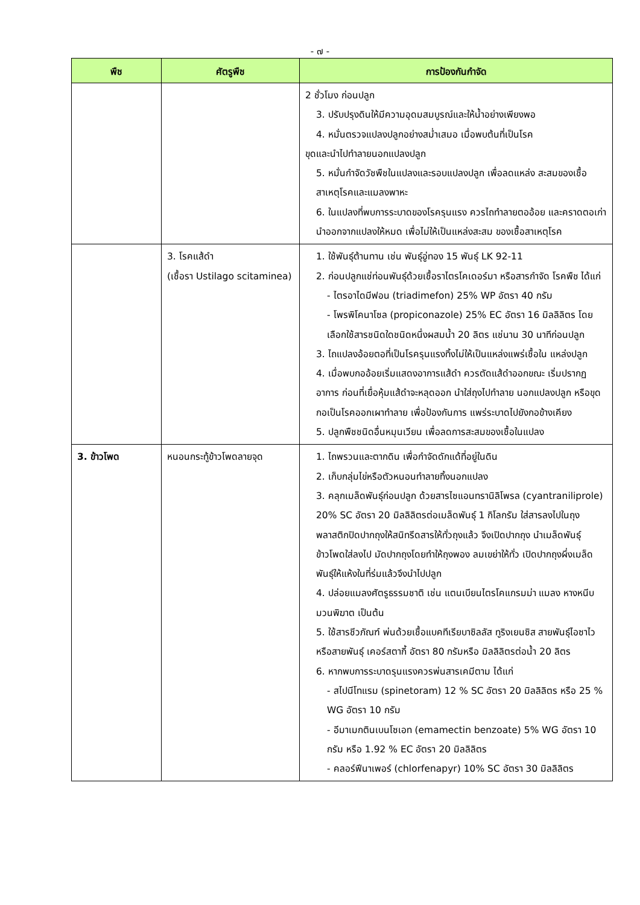- ๗ -
| พืช | ศัตรูพืช | การป้องกันกำจัด |
| --- | --- | --- |
| | | 2 ชั่วโมง ก่อนปลูก 3. ปรับปรุงดินให้มีความอุดมสมบูรณ์และให้น้ำอย่างเพียงพอ 4. หมั่นตรวจแปลงปลูกอย่างสม่ำเสมอ เมื่อพบต้นที่เป็นโรค ขุดและนำไปทำลายนอกแปลงปลูก 5. หมั่นกำจัดวัชพืชในแปลงและรอบแปลงปลูก เพื่อลดแหล่ง สะสมของเชื้อสาเหตุโรคและแมลงพาหะ 6. ในแปลงที่พบการระบาดของโรครุนแรง ควรไถทำลายตออ้อย และคราดตอเก่านำออกจากแปลงให้หมด เพื่อไม่ให้เป็นแหล่งสะสม ของเชื้อสาเหตุโรค |
| | 3. โรคแส้ดำ (เชื้อรา Ustilago scitaminea) | 1. ใช้พันธุ์ต้านทาน เช่น พันธุ์อู่ทอง 15 พันธุ์ LK 92-11 2. ก่อนปลูกแช่ท่อนพันธุ์ด้วยเชื้อราไตรโคเดอร์มา หรือสารกำจัด โรคพืช ได้แก่ - ไตรอาไดมีฟอน (triadimefon) 25% WP อัตรา 40 กรัม - โพรพิโคนาโซล (propiconazole) 25% EC อัตรา 16 มิลลิลิตร โดย เลือกใช้สารชนิดใดชนิดหนึ่งผสมน้ำ 20 ลิตร แช่นาน 30 นาทีก่อนปลูก 3. ไถแปลงอ้อยตอที่เป็นโรครุนแรงทิ้งไม่ให้เป็นแหล่งแพร่เชื้อใน แหล่งปลูก 4. เมื่อพบกออ้อยเริ่มแสดงอาการแส้ดำ ควรตัดแส้ดำออกขณะ เริ่มปรากฏอาการ ก่อนที่เยื่อหุ้มแส้ดำจะหลุดออก นำใส่ถุงไปทำลาย นอกแปลงปลูก หรือขุดกอเป็นโรคออกเผาทำลาย เพื่อป้องกันการ แพร่ระบาดไปยังกอข้างเคียง 5. ปลูกพืชชนิดอื่นหมุนเวียน เพื่อลดการสะสมของเชื้อในแปลง |
| 3. ข้าวโพด | หนอนกระทู้ข้าวโพดลายจุด | 1. ไถพรวนและตากดิน เพื่อกำจัดดักแด้ที่อยู่ในดิน 2. เก็บกลุ่มไข่หรือตัวหนอนทำลายทิ้งนอกแปลง 3. คลุกเมล็ดพันธุ์ก่อนปลูก ด้วยสารไซแอนทรานิลิโพรล (cyantraniliprole) 20% SC อัตรา 20 มิลลิลิตรต่อเมล็ดพันธุ์ 1 กิโลกรัม ใส่สารลงไปในถุงพลาสติกปิดปากถุงให้สนิทรีดสารให้ทั่วถุงแล้ว จึงเปิดปากถุง นำเมล็ดพันธุ์ข้าวโพดใส่ลงไป มัดปากถุงโดยทำให้ถุงพอง ลมเขย่าให้ทั่ว เปิดปากถุงผึ่งเมล็ดพันธุ์ให้แห้งในที่ร่มแล้วจึงนำไปปลูก 4. ปล่อยแมลงศัตรูธรรมชาติ เช่น แตนเบียนไตรโคแกรมม่า แมลง หางหนีบ มวนพิฆาต เป็นต้น 5. ใช้สารชีวภัณฑ์ พ่นด้วยเชื้อแบคทีเรียบาซิลลัส ทูริงเยนซิส สายพันธุ์ไอซาไว หรือสายพันธุ์ เคอร์สตากี้ อัตรา 80 กรัมหรือ มิลลิลิตรต่อน้ำ 20 ลิตร 6. หากพบการระบาดรุนแรงควรพ่นสารเคมีตาม ได้แก่ - สไปนีโทแรม (spinetoram) 12 % SC อัตรา 20 มิลลิลิตร หรือ 25 % WG อัตรา 10 กรัม - อีมาเมกตินเบนโซเอท (emamectin benzoate) 5% WG อัตรา 10 กรัม หรือ 1.92 % EC อัตรา 20 มิลลิลิตร - คลอร์ฟีนาเพอร์ (chlorfenapyr) 10% SC อัตรา 30 มิลลิลิตร |